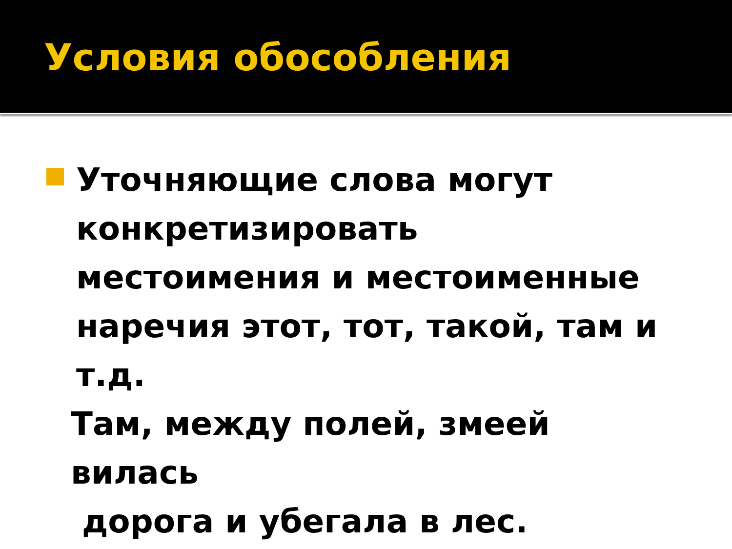Условия обособления
Уточняющие слова могут конкретизировать местоимения и местоименные наречия этот, тот, такой, там и т.д.
Там, между полей, змеей вилась
дорога и убегала в лес.